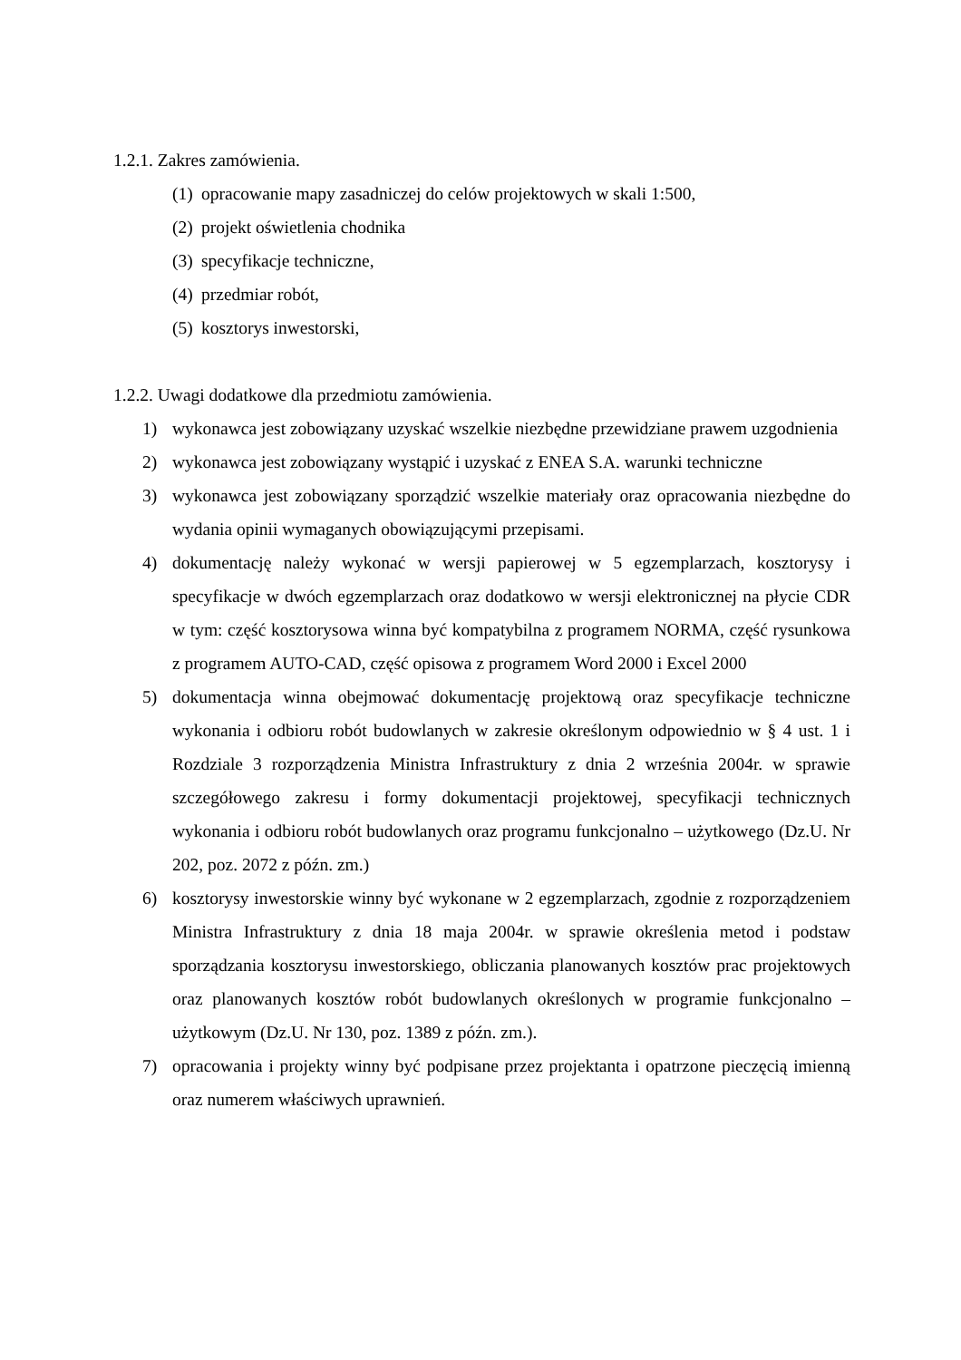1.2.1. Zakres zamówienia.
(1) opracowanie mapy zasadniczej do celów projektowych w skali 1:500,
(2) projekt oświetlenia chodnika
(3) specyfikacje techniczne,
(4) przedmiar robót,
(5) kosztorys inwestorski,
1.2.2. Uwagi dodatkowe dla przedmiotu zamówienia.
1) wykonawca jest zobowiązany uzyskać wszelkie niezbędne przewidziane prawem uzgodnienia
2) wykonawca jest zobowiązany wystąpić i uzyskać z ENEA S.A. warunki techniczne
3) wykonawca jest zobowiązany sporządzić wszelkie materiały oraz opracowania niezbędne do wydania opinii wymaganych obowiązującymi przepisami.
4) dokumentację należy wykonać w wersji papierowej w 5 egzemplarzach, kosztorysy i specyfikacje w dwóch egzemplarzach oraz dodatkowo w wersji elektronicznej na płycie CDR w tym: część kosztorysowa winna być kompatybilna z programem NORMA, część rysunkowa z programem AUTO-CAD, część opisowa z programem Word 2000 i Excel 2000
5) dokumentacja winna obejmować dokumentację projektową oraz specyfikacje techniczne wykonania i odbioru robót budowlanych w zakresie określonym odpowiednio w § 4 ust. 1 i Rozdziale 3 rozporządzenia Ministra Infrastruktury z dnia 2 września 2004r. w sprawie szczegółowego zakresu i formy dokumentacji projektowej, specyfikacji technicznych wykonania i odbioru robót budowlanych oraz programu funkcjonalno – użytkowego (Dz.U. Nr 202, poz. 2072 z późn. zm.)
6) kosztorysy inwestorskie winny być wykonane w 2 egzemplarzach, zgodnie z rozporządzeniem Ministra Infrastruktury z dnia 18 maja 2004r. w sprawie określenia metod i podstaw sporządzania kosztorysu inwestorskiego, obliczania planowanych kosztów prac projektowych oraz planowanych kosztów robót budowlanych określonych w programie funkcjonalno – użytkowym (Dz.U. Nr 130, poz. 1389 z późn. zm.).
7) opracowania i projekty winny być podpisane przez projektanta i opatrzone pieczęcią imienną oraz numerem właściwych uprawnień.